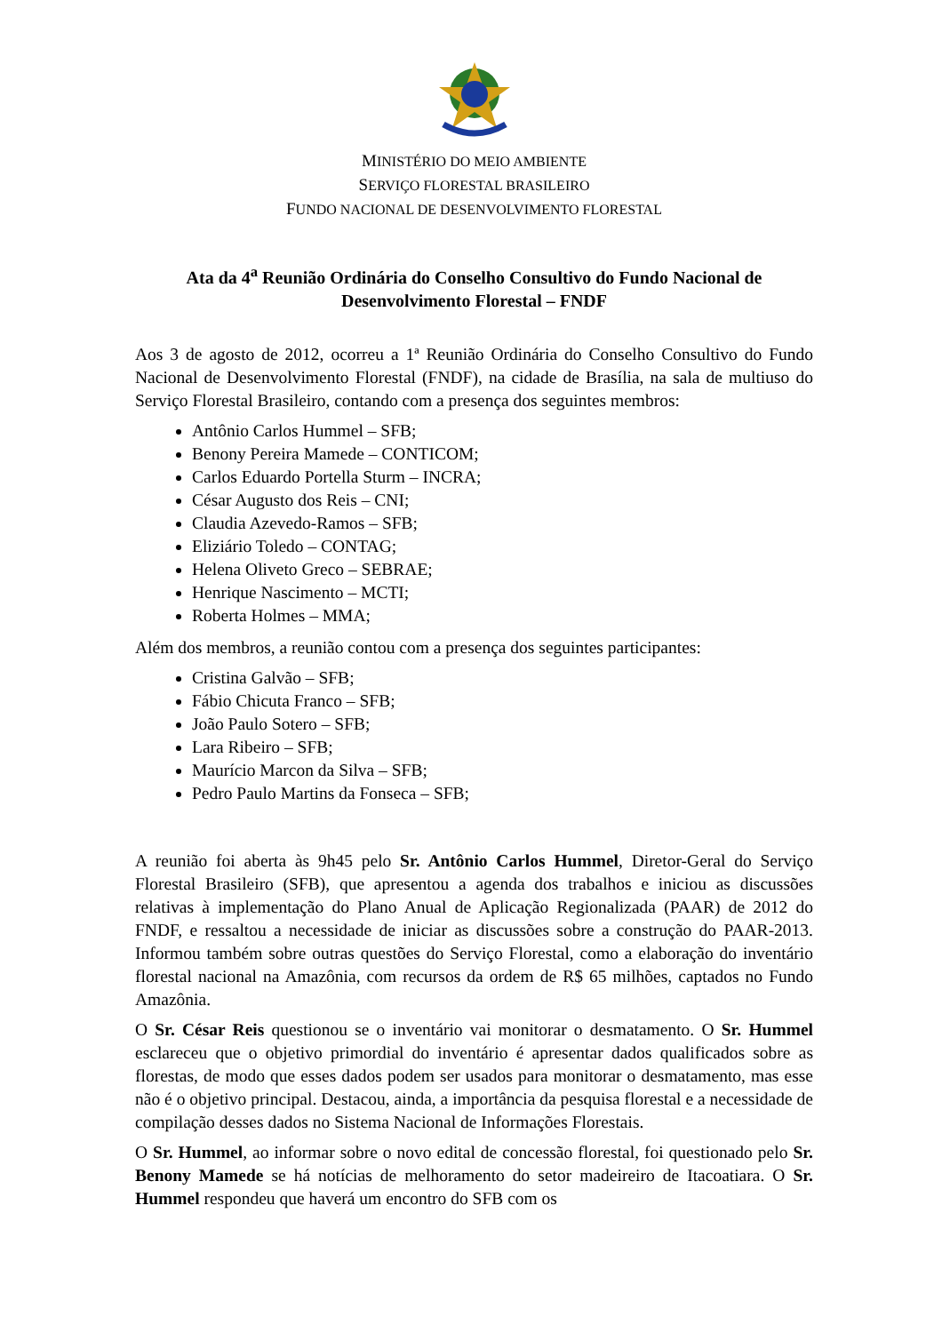MINISTÉRIO DO MEIO AMBIENTE
SERVIÇO FLORESTAL BRASILEIRO
FUNDO NACIONAL DE DESENVOLVIMENTO FLORESTAL
Ata da 4<sup>a</sup> Reunião Ordinária do Conselho Consultivo do Fundo Nacional de Desenvolvimento Florestal – FNDF
Aos 3 de agosto de 2012, ocorreu a 1ª Reunião Ordinária do Conselho Consultivo do Fundo Nacional de Desenvolvimento Florestal (FNDF), na cidade de Brasília, na sala de multiuso do Serviço Florestal Brasileiro, contando com a presença dos seguintes membros:
Antônio Carlos Hummel – SFB;
Benony Pereira Mamede – CONTICOM;
Carlos Eduardo Portella Sturm – INCRA;
César Augusto dos Reis – CNI;
Claudia Azevedo-Ramos – SFB;
Eliziário Toledo – CONTAG;
Helena Oliveto Greco – SEBRAE;
Henrique Nascimento – MCTI;
Roberta Holmes – MMA;
Além dos membros, a reunião contou com a presença dos seguintes participantes:
Cristina Galvão – SFB;
Fábio Chicuta Franco – SFB;
João Paulo Sotero – SFB;
Lara Ribeiro – SFB;
Maurício Marcon da Silva – SFB;
Pedro Paulo Martins da Fonseca – SFB;
A reunião foi aberta às 9h45 pelo Sr. Antônio Carlos Hummel, Diretor-Geral do Serviço Florestal Brasileiro (SFB), que apresentou a agenda dos trabalhos e iniciou as discussões relativas à implementação do Plano Anual de Aplicação Regionalizada (PAAR) de 2012 do FNDF, e ressaltou a necessidade de iniciar as discussões sobre a construção do PAAR-2013. Informou também sobre outras questões do Serviço Florestal, como a elaboração do inventário florestal nacional na Amazônia, com recursos da ordem de R$ 65 milhões, captados no Fundo Amazônia.
O Sr. César Reis questionou se o inventário vai monitorar o desmatamento. O Sr. Hummel esclareceu que o objetivo primordial do inventário é apresentar dados qualificados sobre as florestas, de modo que esses dados podem ser usados para monitorar o desmatamento, mas esse não é o objetivo principal. Destacou, ainda, a importância da pesquisa florestal e a necessidade de compilação desses dados no Sistema Nacional de Informações Florestais.
O Sr. Hummel, ao informar sobre o novo edital de concessão florestal, foi questionado pelo Sr. Benony Mamede se há notícias de melhoramento do setor madeireiro de Itacoatiara. O Sr. Hummel respondeu que haverá um encontro do SFB com os